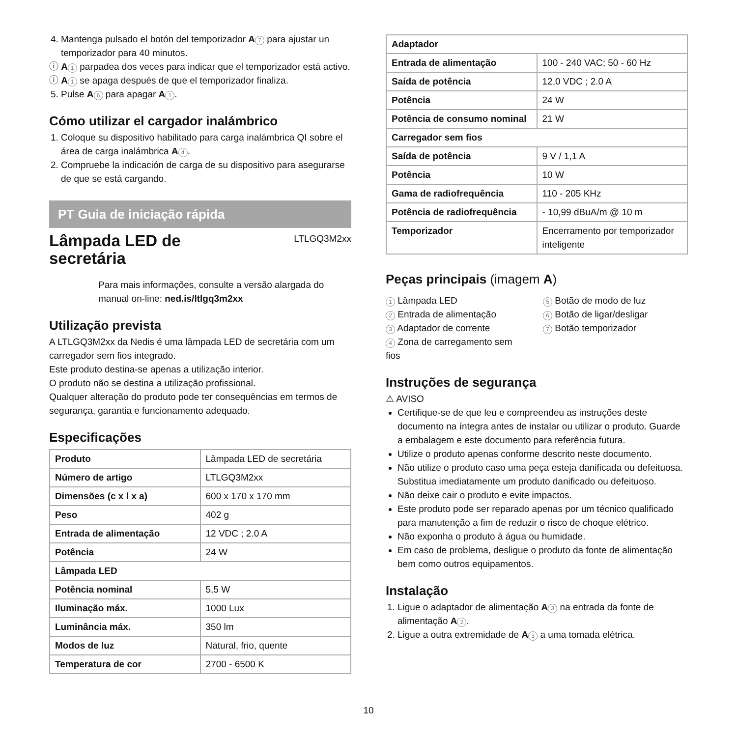4. Mantenga pulsado el botón del temporizador A 7 para ajustar un temporizador para 40 minutos.
ⓘ A 1 parpadea dos veces para indicar que el temporizador está activo.
ⓘ A 1 se apaga después de que el temporizador finaliza.
5. Pulse A 6 para apagar A 1.
Cómo utilizar el cargador inalámbrico
1. Coloque su dispositivo habilitado para carga inalámbrica QI sobre el área de carga inalámbrica A 4.
2. Compruebe la indicación de carga de su dispositivo para asegurarse de que se está cargando.
PT Guia de iniciação rápida
Lâmpada LED de
secretária
LTLGQ3M2xx
Para mais informações, consulte a versão alargada do manual on-line: ned.is/ltlgq3m2xx
Utilização prevista
A LTLGQ3M2xx da Nedis é uma lâmpada LED de secretária com um carregador sem fios integrado.
Este produto destina-se apenas a utilização interior.
O produto não se destina a utilização profissional.
Qualquer alteração do produto pode ter consequências em termos de segurança, garantia e funcionamento adequado.
Especificações
| Produto | Lâmpada LED de secretária |
| Número de artigo | LTLGQ3M2xx |
| Dimensões (c x l x a) | 600 x 170 x 170 mm |
| Peso | 402 g |
| Entrada de alimentação | 12 VDC ; 2.0 A |
| Potência | 24 W |
| Lâmpada LED | |
| Potência nominal | 5,5 W |
| Iluminação máx. | 1000 Lux |
| Luminância máx. | 350 lm |
| Modos de luz | Natural, frio, quente |
| Temperatura de cor | 2700 - 6500 K |
| Adaptador | |
| Entrada de alimentação | 100 - 240 VAC; 50 - 60 Hz |
| Saída de potência | 12,0 VDC ; 2.0 A |
| Potência | 24 W |
| Potência de consumo nominal | 21 W |
| Carregador sem fios | |
| Saída de potência | 9 V / 1,1 A |
| Potência | 10 W |
| Gama de radiofrequência | 110 - 205 KHz |
| Potência de radiofrequência | - 10,99 dBuA/m @ 10 m |
| Temporizador | Encerramento por temporizador inteligente |
Peças principais (imagem A)
1 Lâmpada LED
2 Entrada de alimentação
3 Adaptador de corrente
4 Zona de carregamento sem fios
5 Botão de modo de luz
6 Botão de ligar/desligar
7 Botão temporizador
Instruções de segurança
⚠ AVISO
Certifique-se de que leu e compreendeu as instruções deste documento na íntegra antes de instalar ou utilizar o produto. Guarde a embalagem e este documento para referência futura.
Utilize o produto apenas conforme descrito neste documento.
Não utilize o produto caso uma peça esteja danificada ou defeituosa. Substitua imediatamente um produto danificado ou defeituoso.
Não deixe cair o produto e evite impactos.
Este produto pode ser reparado apenas por um técnico qualificado para manutenção a fim de reduzir o risco de choque elétrico.
Não exponha o produto à água ou humidade.
Em caso de problema, desligue o produto da fonte de alimentação bem como outros equipamentos.
Instalação
1. Ligue o adaptador de alimentação A 3 na entrada da fonte de alimentação A 2.
2. Ligue a outra extremidade de A 3 a uma tomada elétrica.
10